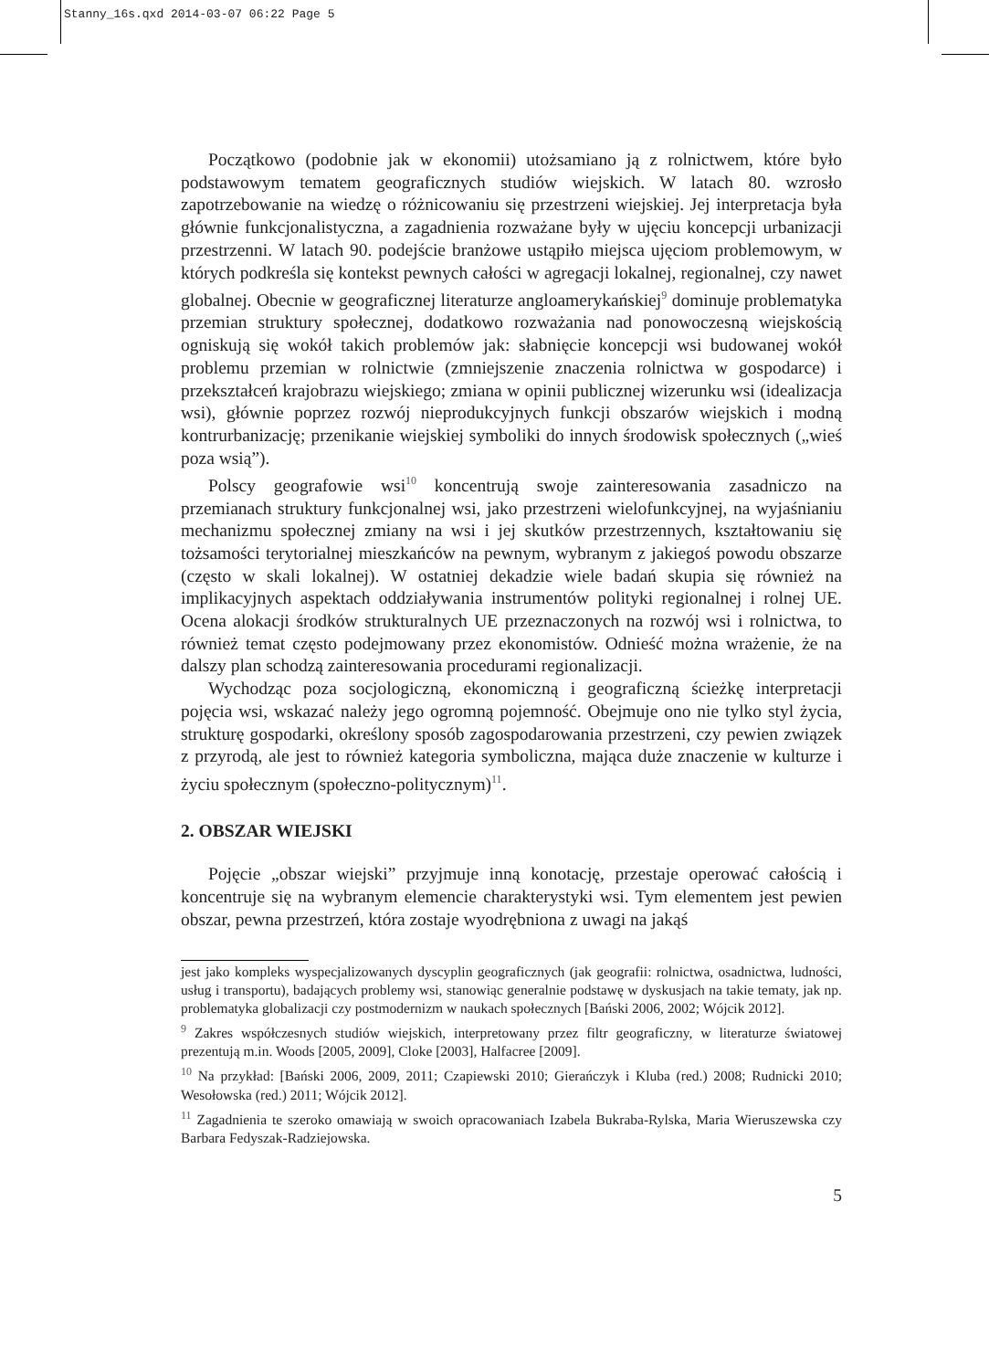Stanny_16s.qxd 2014-03-07 06:22 Page 5
Początkowo (podobnie jak w ekonomii) utożsamiano ją z rolnictwem, które było podstawowym tematem geograficznych studiów wiejskich. W latach 80. wzrosło zapotrzebowanie na wiedzę o różnicowaniu się przestrzeni wiejskiej. Jej interpretacja była głównie funkcjonalistyczna, a zagadnienia rozważane były w ujęciu koncepcji urbanizacji przestrzenni. W latach 90. podejście branżowe ustąpiło miejsca ujęciom problemowym, w których podkreśla się kontekst pewnych całości w agregacji lokalnej, regionalnej, czy nawet globalnej. Obecnie w geograficznej literaturze angloamerykańskiej<sup>9</sup> dominuje problematyka przemian struktury społecznej, dodatkowo rozważania nad ponowoczesną wiejskością ogniskują się wokół takich problemów jak: słabnięcie koncepcji wsi budowanej wokół problemu przemian w rolnictwie (zmniejszenie znaczenia rolnictwa w gospodarce) i przekształceń krajobrazu wiejskiego; zmiana w opinii publicznej wizerunku wsi (idealizacja wsi), głównie poprzez rozwój nieprodukcyjnych funkcji obszarów wiejskich i modną kontrurbanizację; przenikanie wiejskiej symboliki do innych środowisk społecznych („wieś poza wsią”).
Polscy geografowie wsi<sup>10</sup> koncentrują swoje zainteresowania zasadniczo na przemianach struktury funkcjonalnej wsi, jako przestrzeni wielofunkcyjnej, na wyjaśnianiu mechanizmu społecznej zmiany na wsi i jej skutków przestrzennych, kształtowaniu się tożsamości terytorialnej mieszkańców na pewnym, wybranym z jakiegoś powodu obszarze (często w skali lokalnej). W ostatniej dekadzie wiele badań skupia się również na implikacyjnych aspektach oddziaływania instrumentów polityki regionalnej i rolnej UE. Ocena alokacji środków strukturalnych UE przeznaczonych na rozwój wsi i rolnictwa, to również temat często podejmowany przez ekonomistów. Odnieść można wrażenie, że na dalszy plan schodzą zainteresowania procedurami regionalizacji.
Wychodząc poza socjologiczną, ekonomiczną i geograficzną ścieżkę interpretacji pojęcia wsi, wskazać należy jego ogromną pojemność. Obejmuje ono nie tylko styl życia, strukturę gospodarki, określony sposób zagospodarowania przestrzeni, czy pewien związek z przyrodą, ale jest to również kategoria symboliczna, mająca duże znaczenie w kulturze i życiu społecznym (społeczno-politycznym)<sup>11</sup>.
2. OBSZAR WIEJSKI
Pojęcie „obszar wiejski” przyjmuje inną konotację, przestaje operować całością i koncentruje się na wybranym elemencie charakterystyki wsi. Tym elementem jest pewien obszar, pewna przestrzeń, która zostaje wyodrębniona z uwagi na jakąś
jest jako kompleks wyspecjalizowanych dyscyplin geograficznych (jak geografii: rolnictwa, osadnictwa, ludności, usług i transportu), badających problemy wsi, stanowiąc generalnie podstawę w dyskusjach na takie tematy, jak np. problematyka globalizacji czy postmodernizm w naukach społecznych [Bański 2006, 2002; Wójcik 2012].
<sup>9</sup> Zakres współczesnych studiów wiejskich, interpretowany przez filtr geograficzny, w literaturze światowej prezentują m.in. Woods [2005, 2009], Cloke [2003], Halfacree [2009].
<sup>10</sup> Na przykład: [Bański 2006, 2009, 2011; Czapiewski 2010; Gierańczyk i Kluba (red.) 2008; Rudnicki 2010; Wesołowska (red.) 2011; Wójcik 2012].
<sup>11</sup> Zagadnienia te szeroko omawiają w swoich opracowaniach Izabela Bukraba-Rylska, Maria Wieruszewska czy Barbara Fedyszak-Radziejowska.
5